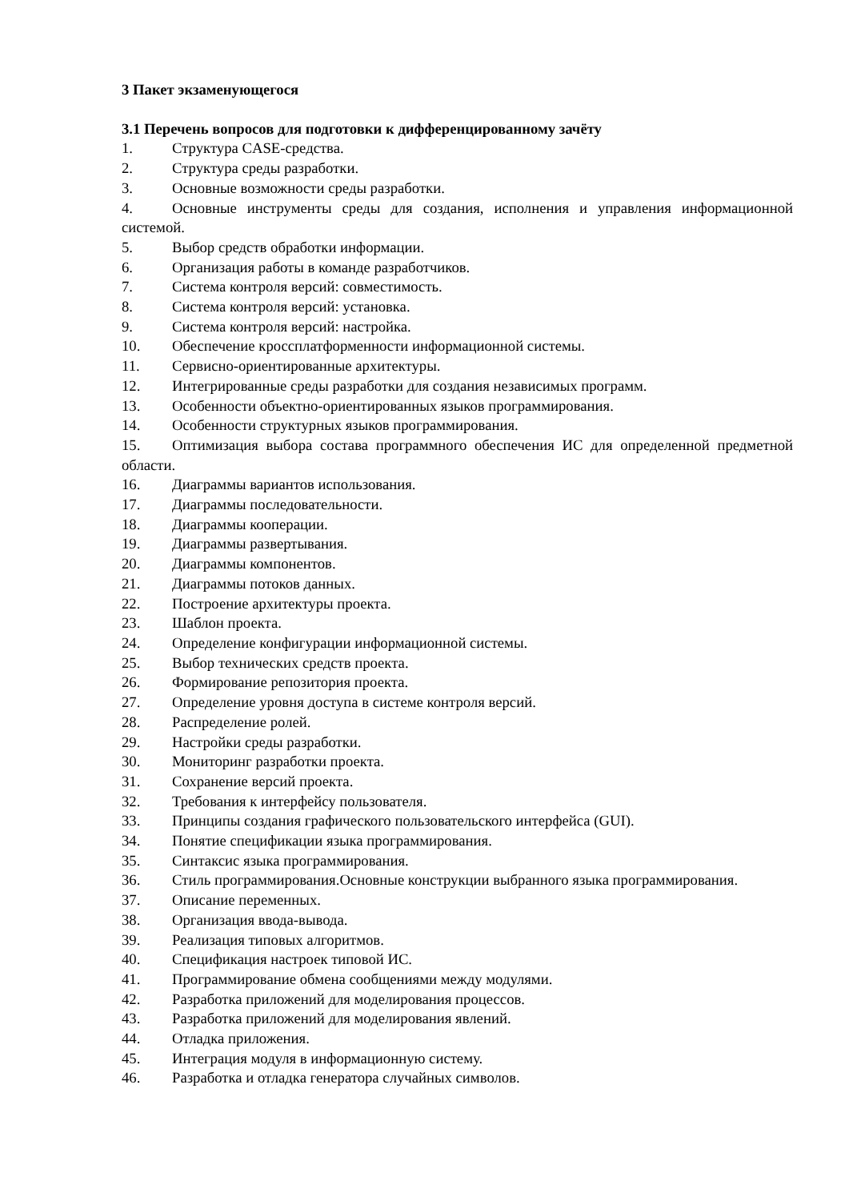3 Пакет экзаменующегося
3.1 Перечень вопросов для подготовки к дифференцированному зачёту
1. Структура CASE-средства.
2. Структура среды разработки.
3. Основные возможности среды разработки.
4. Основные инструменты среды для создания, исполнения и управления информационной системой.
5. Выбор средств обработки информации.
6. Организация работы в команде разработчиков.
7. Система контроля версий: совместимость.
8. Система контроля версий: установка.
9. Система контроля версий: настройка.
10. Обеспечение кроссплатформенности информационной системы.
11. Сервисно-ориентированные архитектуры.
12. Интегрированные среды разработки для создания независимых программ.
13. Особенности объектно-ориентированных языков программирования.
14. Особенности структурных языков программирования.
15. Оптимизация выбора состава программного обеспечения ИС для определенной предметной области.
16. Диаграммы вариантов использования.
17. Диаграммы последовательности.
18. Диаграммы кооперации.
19. Диаграммы развертывания.
20. Диаграммы компонентов.
21. Диаграммы потоков данных.
22. Построение архитектуры проекта.
23. Шаблон проекта.
24. Определение конфигурации информационной системы.
25. Выбор технических средств проекта.
26. Формирование репозитория проекта.
27. Определение уровня доступа в системе контроля версий.
28. Распределение ролей.
29. Настройки среды разработки.
30. Мониторинг разработки проекта.
31. Сохранение версий проекта.
32. Требования к интерфейсу пользователя.
33. Принципы создания графического пользовательского интерфейса (GUI).
34. Понятие спецификации языка программирования.
35. Синтаксис языка программирования.
36. Стиль программирования.Основные конструкции выбранного языка программирования.
37. Описание переменных.
38. Организация ввода-вывода.
39. Реализация типовых алгоритмов.
40. Спецификация настроек типовой ИС.
41. Программирование обмена сообщениями между модулями.
42. Разработка приложений для моделирования процессов.
43. Разработка приложений для моделирования явлений.
44. Отладка приложения.
45. Интеграция модуля в информационную систему.
46. Разработка и отладка генератора случайных символов.